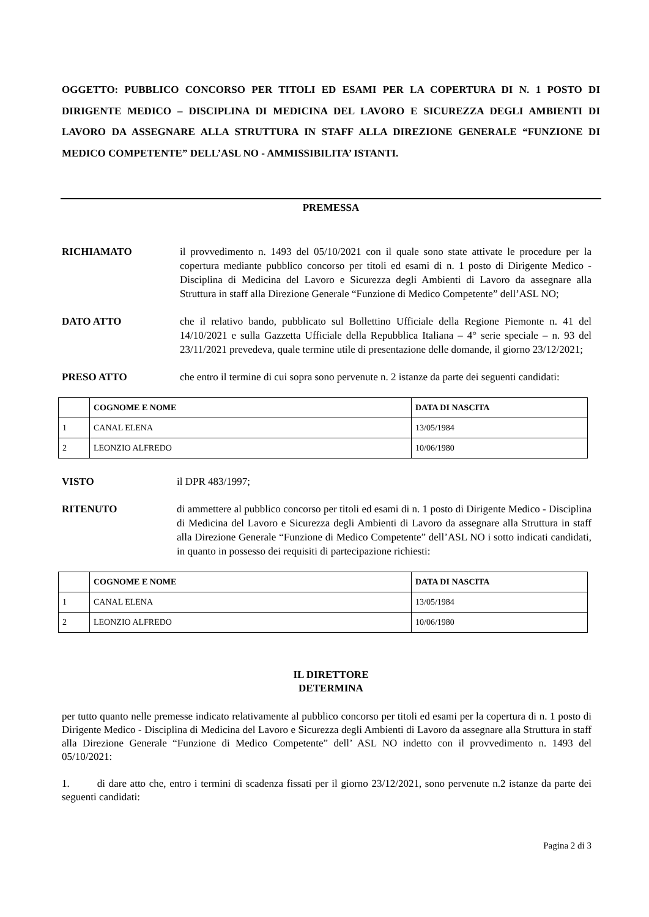OGGETTO: PUBBLICO CONCORSO PER TITOLI ED ESAMI PER LA COPERTURA DI N. 1 POSTO DI DIRIGENTE MEDICO – DISCIPLINA DI MEDICINA DEL LAVORO E SICUREZZA DEGLI AMBIENTI DI LAVORO DA ASSEGNARE ALLA STRUTTURA IN STAFF ALLA DIREZIONE GENERALE “FUNZIONE DI MEDICO COMPETENTE” DELL’ASL NO - AMMISSIBILITA’ ISTANTI.
PREMESSA
RICHIAMATO il provvedimento n. 1493 del 05/10/2021 con il quale sono state attivate le procedure per la copertura mediante pubblico concorso per titoli ed esami di n. 1 posto di Dirigente Medico - Disciplina di Medicina del Lavoro e Sicurezza degli Ambienti di Lavoro da assegnare alla Struttura in staff alla Direzione Generale “Funzione di Medico Competente” dell’ASL NO;
DATO ATTO che il relativo bando, pubblicato sul Bollettino Ufficiale della Regione Piemonte n. 41 del 14/10/2021 e sulla Gazzetta Ufficiale della Repubblica Italiana – 4° serie speciale – n. 93 del 23/11/2021 prevedeva, quale termine utile di presentazione delle domande, il giorno 23/12/2021;
PRESO ATTO che entro il termine di cui sopra sono pervenute n. 2 istanze da parte dei seguenti candidati:
| | COGNOME E NOME | DATA DI NASCITA |
| --- | --- | --- |
| 1 | CANAL ELENA | 13/05/1984 |
| 2 | LEONZIO ALFREDO | 10/06/1980 |
VISTO il DPR 483/1997;
RITENUTO di ammettere al pubblico concorso per titoli ed esami di n. 1 posto di Dirigente Medico - Disciplina di Medicina del Lavoro e Sicurezza degli Ambienti di Lavoro da assegnare alla Struttura in staff alla Direzione Generale “Funzione di Medico Competente” dell’ASL NO i sotto indicati candidati, in quanto in possesso dei requisiti di partecipazione richiesti:
| | COGNOME E NOME | DATA DI NASCITA |
| --- | --- | --- |
| 1 | CANAL ELENA | 13/05/1984 |
| 2 | LEONZIO ALFREDO | 10/06/1980 |
IL DIRETTORE
DETERMINA
per tutto quanto nelle premesse indicato relativamente al pubblico concorso per titoli ed esami per la copertura di n. 1 posto di Dirigente Medico - Disciplina di Medicina del Lavoro e Sicurezza degli Ambienti di Lavoro da assegnare alla Struttura in staff alla Direzione Generale “Funzione di Medico Competente” dell’ ASL NO indetto con il provvedimento n. 1493 del 05/10/2021:
1. di dare atto che, entro i termini di scadenza fissati per il giorno 23/12/2021, sono pervenute n.2 istanze da parte dei seguenti candidati:
Pagina 2 di 3